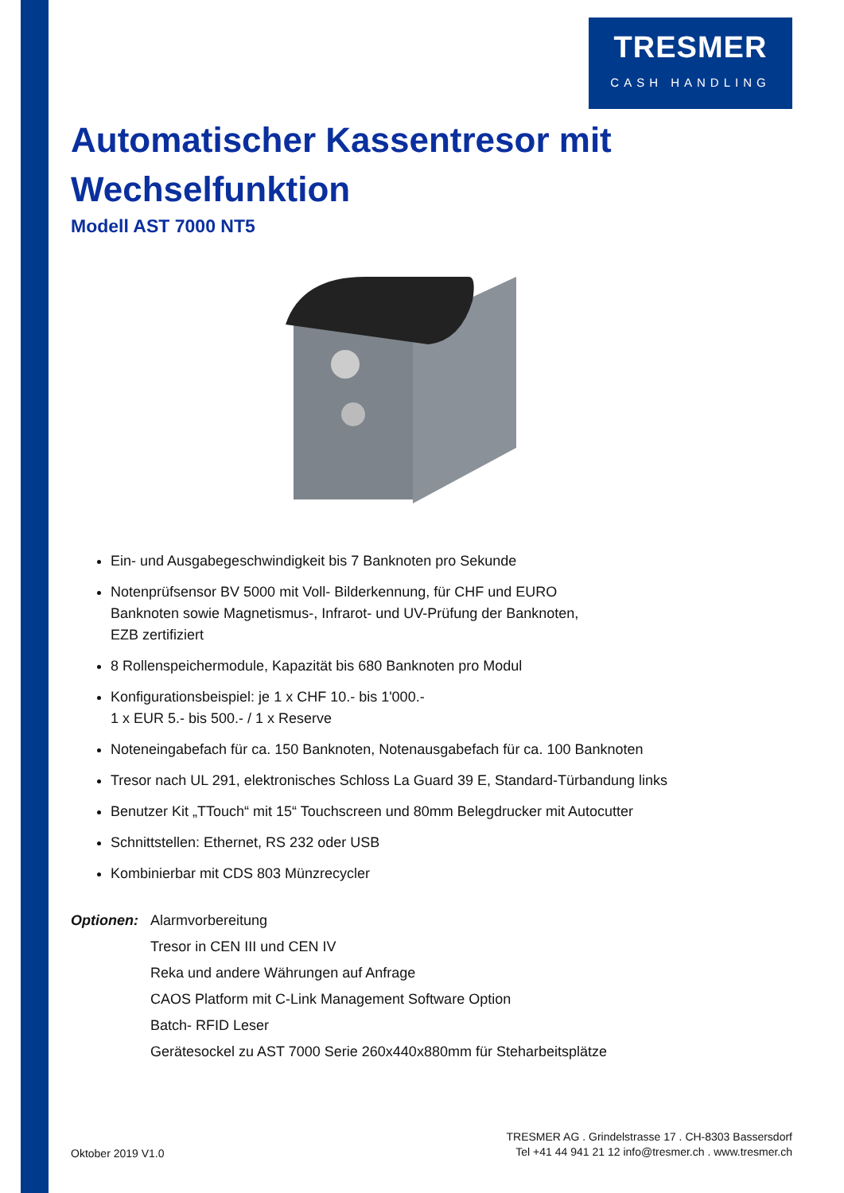TRESMER
CASH HANDLING
Automatischer Kassentresor mit Wechselfunktion
Modell AST 7000 NT5
Ein- und Ausgabegeschwindigkeit bis 7 Banknoten pro Sekunde
Notenprüfsensor BV 5000 mit Voll- Bilderkennung, für CHF und EURO
Banknoten sowie Magnetismus-, Infrarot- und UV-Prüfung der Banknoten,
EZB zertifiziert
8 Rollenspeichermodule, Kapazität bis 680 Banknoten pro Modul
Konfigurationsbeispiel: je 1 x CHF 10.- bis 1'000.-
1 x EUR 5.- bis 500.- / 1 x Reserve
Noteneingabefach für ca. 150 Banknoten, Notenausgabefach für ca. 100 Banknoten
Tresor nach UL 291, elektronisches Schloss La Guard 39 E, Standard-Türbandung links
Benutzer Kit „TTouch“ mit 15“ Touchscreen und 80mm Belegdrucker mit Autocutter
Schnittstellen: Ethernet, RS 232 oder USB
Kombinierbar mit CDS 803 Münzrecycler
Optionen:
Alarmvorbereitung
Tresor in CEN III und CEN IV
Reka und andere Währungen auf Anfrage
CAOS Platform mit C-Link Management Software Option
Batch- RFID Leser
Gerätesockel zu AST 7000 Serie 260x440x880mm für Steharbeitsplätze
Oktober 2019 V1.0
TRESMER AG . Grindelstrasse 17 . CH-8303 Bassersdorf
Tel +41 44 941 21 12 info@tresmer.ch . www.tresmer.ch